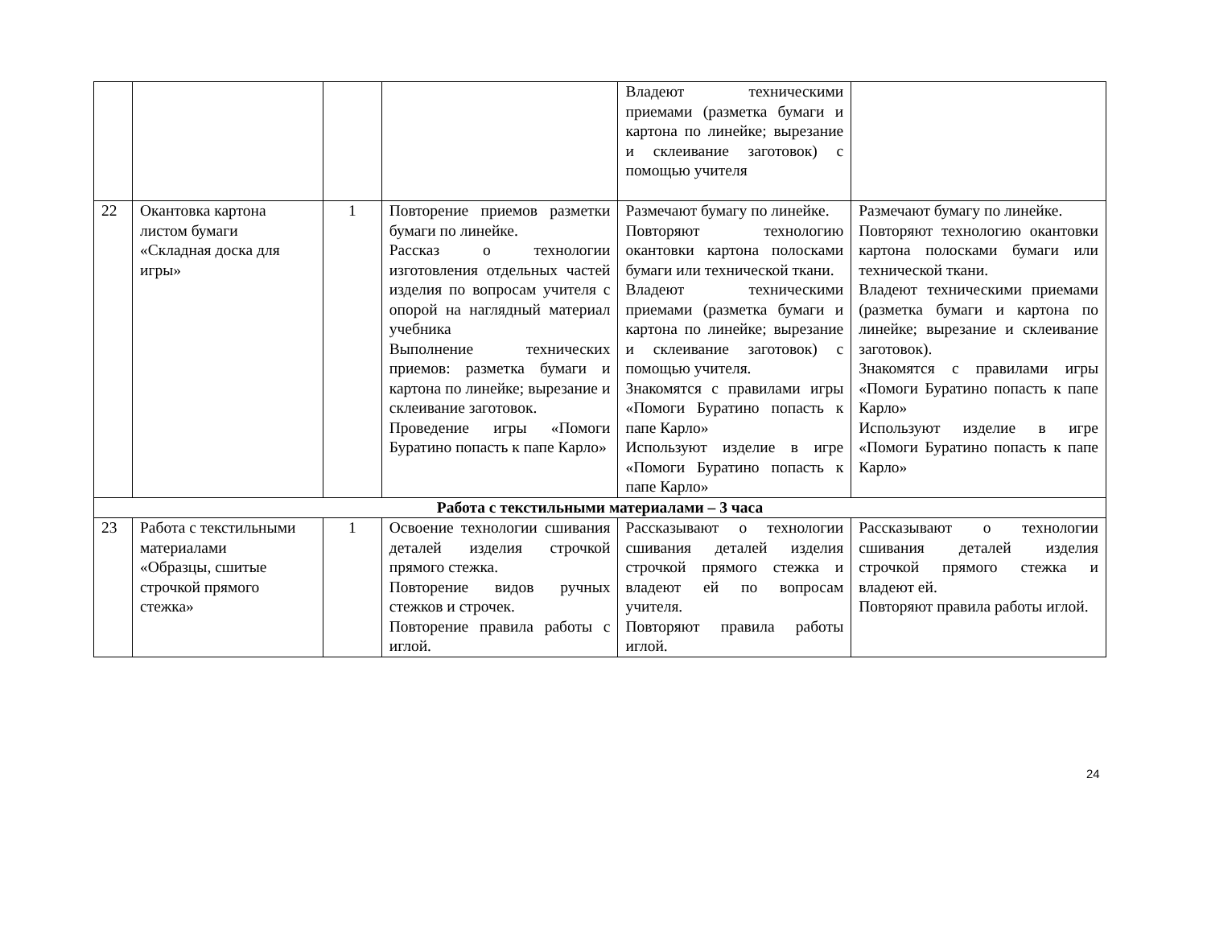| | | | | Владеют техническими приемами (разметка бумаги и картона по линейке; вырезание и склеивание заготовок) с помощью учителя | |
| 22 | Окантовка картона листом бумаги «Складная доска для игры» | 1 | Повторение приемов разметки бумаги по линейке. Рассказ о технологии изготовления отдельных частей изделия по вопросам учителя с опорой на наглядный материал учебника Выполнение технических приемов: разметка бумаги и картона по линейке; вырезание и склеивание заготовок. Проведение игры «Помоги Буратино попасть к папе Карло» | Размечают бумагу по линейке. Повторяют технологию окантовки картона полосками бумаги или технической ткани. Владеют техническими приемами (разметка бумаги и картона по линейке; вырезание и склеивание заготовок) с помощью учителя. Знакомятся с правилами игры «Помоги Буратино попасть к папе Карло» Используют изделие в игре «Помоги Буратино попасть к папе Карло» | Размечают бумагу по линейке. Повторяют технологию окантовки картона полосками бумаги или технической ткани. Владеют техническими приемами (разметка бумаги и картона по линейке; вырезание и склеивание заготовок). Знакомятся с правилами игры «Помоги Буратино попасть к папе Карло» Используют изделие в игре «Помоги Буратино попасть к папе Карло» |
| Работа с текстильными материалами – 3 часа | | | | | |
| 23 | Работа с текстильными материалами «Образцы, сшитые строчкой прямого стежка» | 1 | Освоение технологии сшивания деталей изделия строчкой прямого стежка. Повторение видов ручных стежков и строчек. Повторение правила работы с иглой. | Рассказывают о технологии сшивания деталей изделия строчкой прямого стежка и владеют ей по вопросам учителя. Повторяют правила работы иглой. | Рассказывают о технологии сшивания деталей изделия строчкой прямого стежка и владеют ей. Повторяют правила работы иглой. |
24